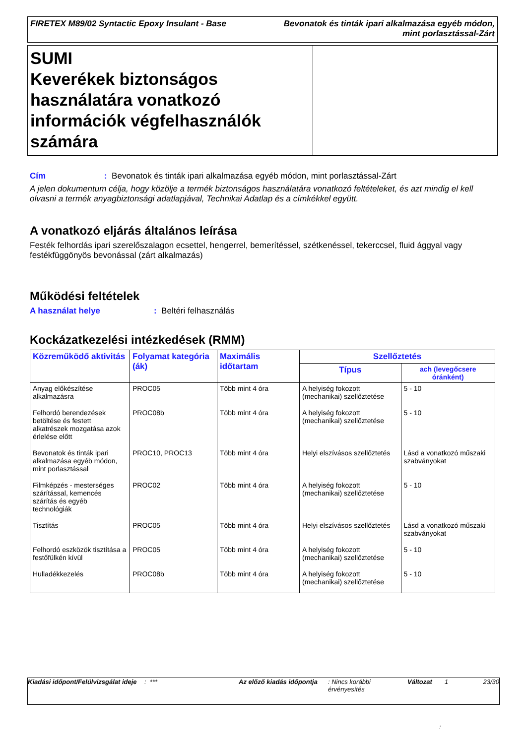FIRETEX M89/02 Syntactic Epoxy Insulant - Base
Bevonatok és tinták ipari alkalmazása egyéb módon,
mint porlasztással-Zárt
SUMI
Keverékek biztonságos használatára vonatkozó információk végfelhasználók számára
Cím: Bevonatok és tinták ipari alkalmazása egyéb módon, mint porlasztással-Zárt
A jelen dokumentum célja, hogy közölje a termék biztonságos használatára vonatkozó feltételeket, és azt mindig el kell olvasni a termék anyagbiztonsági adatlapjával, Technikai Adatlap és a címkékkel együtt.
A vonatkozó eljárás általános leírása
Festék felhordás ipari szerelőszalagon ecsettel, hengerrel, bemerítéssel, szétkenéssel, tekerccsel, fluid ággyal vagy festékfüggönyös bevonással (zárt alkalmazás)
Működési feltételek
A használat helye: Beltéri felhasználás
Kockázatkezelési intézkedések (RMM)
| Közreműködő aktivitás | Folyamat kategória (ák) | Maximális időtartam | Szellőztetés | |
| --- | --- | --- | --- | --- |
| | | | Típus | ach (levegőcsere óránként) |
| Anyag előkészítése alkalmazásra | PROC05 | Több mint 4 óra | A helyiség fokozott (mechanikai) szellőztetése | 5 - 10 |
| Felhordó berendezések betöltése és festett alkatrészek mozgatása azok érlelése előtt | PROC08b | Több mint 4 óra | A helyiség fokozott (mechanikai) szellőztetése | 5 - 10 |
| Bevonatok és tinták ipari alkalmazása egyéb módon, mint porlasztással | PROC10, PROC13 | Több mint 4 óra | Helyi elszívásos szellőztetés | Lásd a vonatkozó műszaki szabványokat |
| Filmképzés - mesterséges szárítással, kemencés szárítás és egyéb technológiák | PROC02 | Több mint 4 óra | A helyiség fokozott (mechanikai) szellőztetése | 5 - 10 |
| Tisztítás | PROC05 | Több mint 4 óra | Helyi elszívásos szellőztetés | Lásd a vonatkozó műszaki szabványokat |
| Felhordó eszközök tisztítása a festőfülkén kívül | PROC05 | Több mint 4 óra | A helyiség fokozott (mechanikai) szellőztetése | 5 - 10 |
| Hulladékkezelés | PROC08b | Több mint 4 óra | A helyiség fokozott (mechanikai) szellőztetése | 5 - 10 |
Kiadási időpont/Felülvizsgálat ideje
: *** Az előző kiadás időpontja
: Nincs korábbi érvényesítés
Változat 1 23/30
: